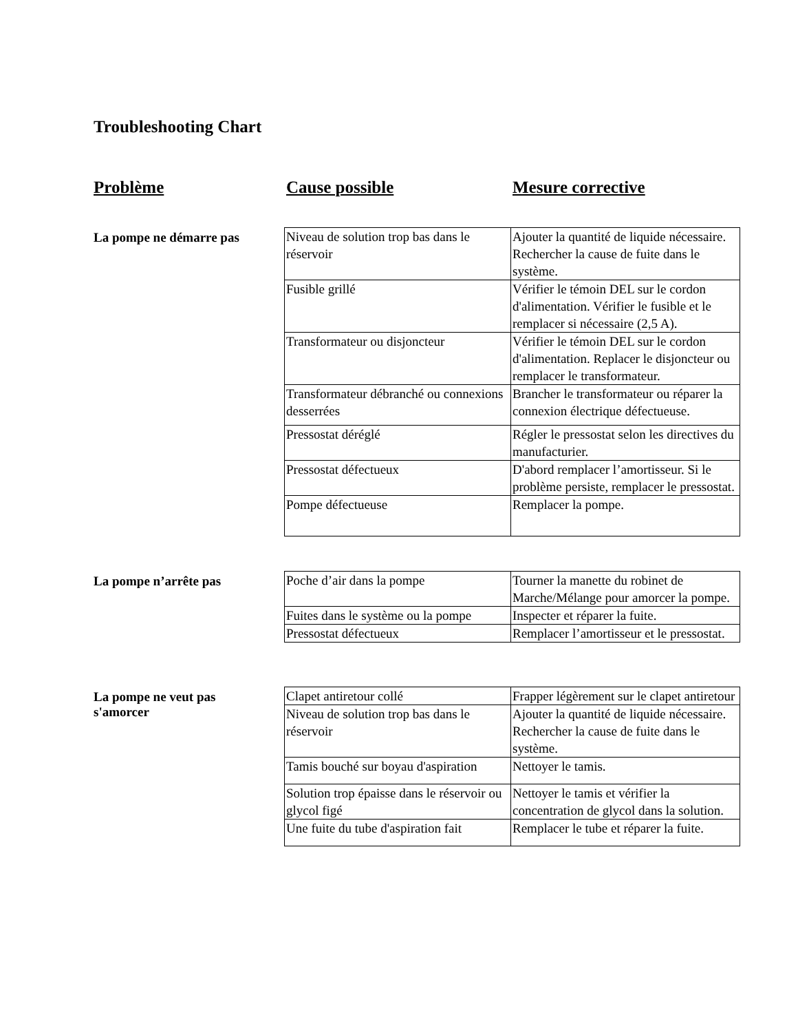Troubleshooting Chart
Problème Cause possible Mesure corrective
La pompe ne démarre pas
| Niveau de solution trop bas dans le réservoir | Ajouter la quantité de liquide nécessaire. Rechercher la cause de fuite dans le système. |
| Fusible grillé | Vérifier le témoin DEL sur le cordon d'alimentation. Vérifier le fusible et le remplacer si nécessaire (2,5 A). |
| Transformateur ou disjoncteur | Vérifier le témoin DEL sur le cordon d'alimentation. Replacer le disjoncteur ou remplacer le transformateur. |
| Transformateur débranché ou connexions desserrées | Brancher le transformateur ou réparer la connexion électrique défectueuse. |
| Pressostat déréglé | Régler le pressostat selon les directives du manufacturier. |
| Pressostat défectueux | D'abord remplacer l’amortisseur. Si le problème persiste, remplacer le pressostat. |
| Pompe défectueuse | Remplacer la pompe. |
La pompe n’arrête pas
| Poche d’air dans la pompe | Tourner la manette du robinet de Marche/Mélange pour amorcer la pompe. |
| Fuites dans le système ou la pompe | Inspecter et réparer la fuite. |
| Pressostat défectueux | Remplacer l’amortisseur et le pressostat. |
La pompe ne veut pas
s'amorcer
| Clapet antiretour collé | Frapper légèrement sur le clapet antiretour |
| Niveau de solution trop bas dans le réservoir | Ajouter la quantité de liquide nécessaire. Rechercher la cause de fuite dans le système. |
| Tamis bouché sur boyau d'aspiration | Nettoyer le tamis. |
| Solution trop épaisse dans le réservoir ou glycol figé | Nettoyer le tamis et vérifier la concentration de glycol dans la solution. |
| Une fuite du tube d'aspiration fait | Remplacer le tube et réparer la fuite. |